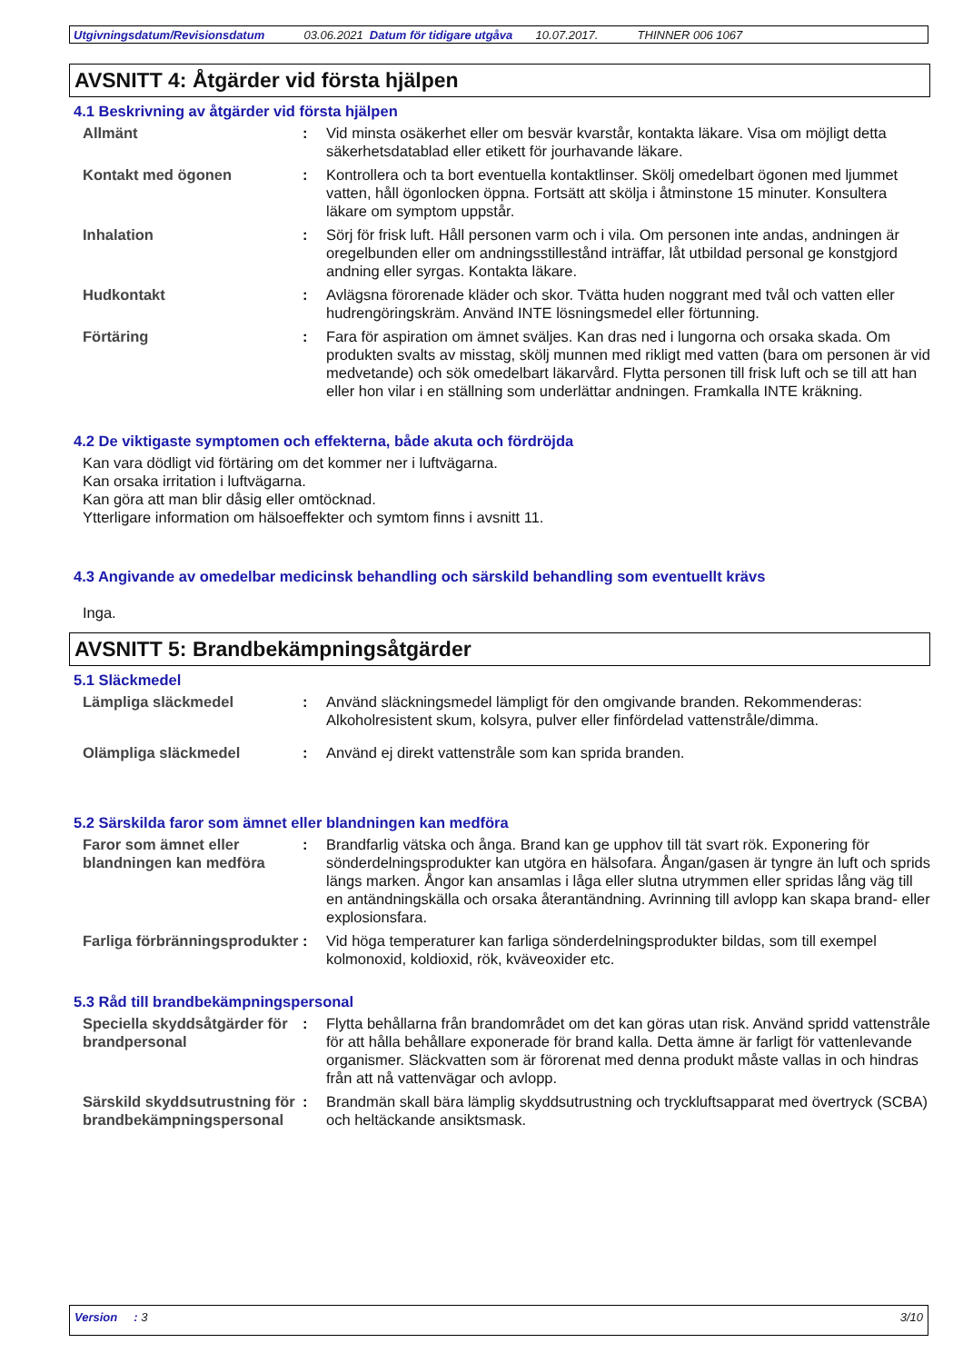Utgivningsdatum/Revisionsdatum 03.06.2021 Datum för tidigare utgåva 10.07.2017. THINNER 006 1067
AVSNITT 4: Åtgärder vid första hjälpen
4.1 Beskrivning av åtgärder vid första hjälpen
Allmänt : Vid minsta osäkerhet eller om besvär kvarstår, kontakta läkare. Visa om möjligt detta säkerhetsdatablad eller etikett för jourhavande läkare.
Kontakt med ögonen : Kontrollera och ta bort eventuella kontaktlinser. Skölj omedelbart ögonen med ljummet vatten, håll ögonlocken öppna. Fortsätt att skölja i åtminstone 15 minuter. Konsultera läkare om symptom uppstår.
Inhalation : Sörj för frisk luft. Håll personen varm och i vila. Om personen inte andas, andningen är oregelbunden eller om andningsstillestånd inträffar, låt utbildad personal ge konstgjord andning eller syrgas. Kontakta läkare.
Hudkontakt : Avlägsna förorenade kläder och skor. Tvätta huden noggrant med tvål och vatten eller hudrengöringskräm. Använd INTE lösningsmedel eller förtunning.
Förtäring : Fara för aspiration om ämnet sväljes. Kan dras ned i lungorna och orsaka skada. Om produkten svalts av misstag, skölj munnen med rikligt med vatten (bara om personen är vid medvetande) och sök omedelbart läkarvård. Flytta personen till frisk luft och se till att han eller hon vilar i en ställning som underlättar andningen. Framkalla INTE kräkning.
4.2 De viktigaste symptomen och effekterna, både akuta och fördröjda
Kan vara dödligt vid förtäring om det kommer ner i luftvägarna.
Kan orsaka irritation i luftvägarna.
Kan göra att man blir dåsig eller omtöcknad.
Ytterligare information om hälsoeffekter och symtom finns i avsnitt 11.
4.3 Angivande av omedelbar medicinsk behandling och särskild behandling som eventuellt krävs
Inga.
AVSNITT 5: Brandbekämpningsåtgärder
5.1 Släckmedel
Lämpliga släckmedel : Använd släckningsmedel lämpligt för den omgivande branden. Rekommenderas: Alkoholresistent skum, kolsyra, pulver eller finfördelad vattenstråle/dimma.
Olämpliga släckmedel : Använd ej direkt vattenstråle som kan sprida branden.
5.2 Särskilda faror som ämnet eller blandningen kan medföra
Faror som ämnet eller blandningen kan medföra
: Brandfarlig vätska och ånga. Brand kan ge upphov till tät svart rök. Exponering för sönderdelningsprodukter kan utgöra en hälsofara. Ångan/gasen är tyngre än luft och sprids längs marken. Ångor kan ansamlas i låga eller slutna utrymmen eller spridas lång väg till en antändningskälla och orsaka återantändning. Avrinning till avlopp kan skapa brand- eller explosionsfara.
Farliga förbränningsprodukter
: Vid höga temperaturer kan farliga sönderdelningsprodukter bildas, som till exempel kolmonoxid, koldioxid, rök, kväveoxider etc.
5.3 Råd till brandbekämpningspersonal
Speciella skyddsåtgärder för brandpersonal
: Flytta behållarna från brandområdet om det kan göras utan risk. Använd spridd vattenstråle för att hålla behållare exponerade för brand kalla. Detta ämne är farligt för vattenlevande organismer. Släckvatten som är förorenat med denna produkt måste vallas in och hindras från att nå vattenvägar och avlopp.
Särskild skyddsutrustning för brandbekämpningspersonal
: Brandmän skall bära lämplig skyddsutrustning och tryckluftsapparat med övertryck (SCBA) och heltäckande ansiktsmask.
Version : 3 3/10